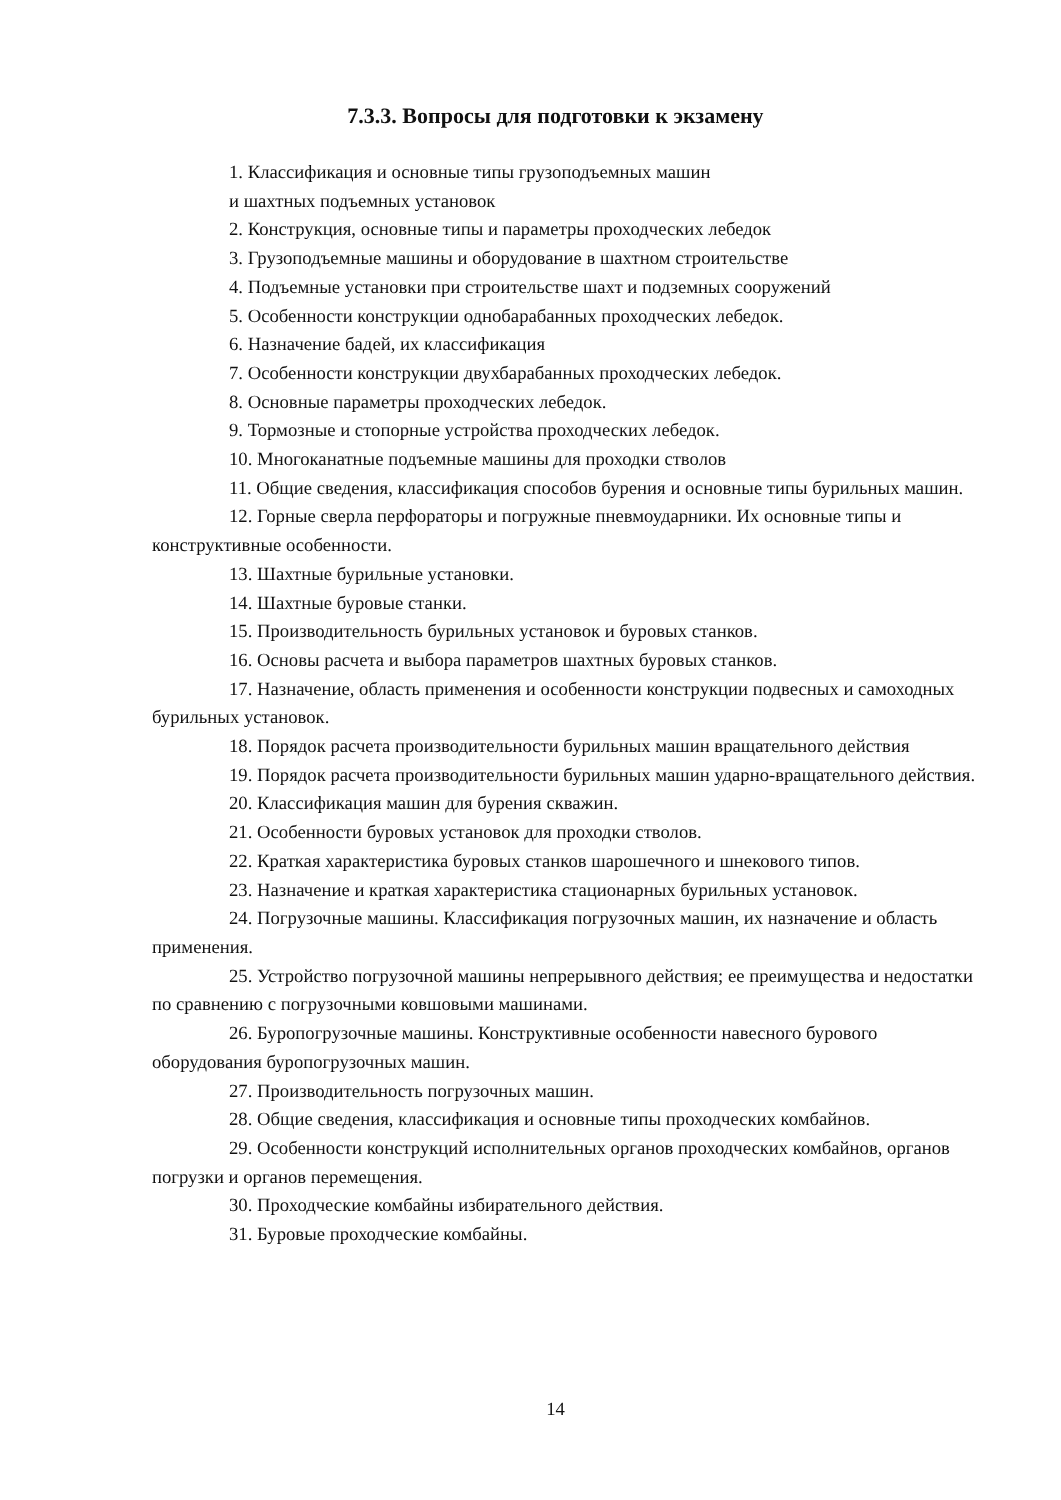7.3.3. Вопросы для подготовки к экзамену
1. Классификация и основные типы грузоподъемных машин
и шахтных подъемных установок
2. Конструкция, основные типы и параметры проходческих лебедок
3. Грузоподъемные машины и оборудование в шахтном строительстве
4. Подъемные установки при строительстве шахт и подземных сооружений
5. Особенности конструкции однобарабанных проходческих лебедок.
6. Назначение бадей, их классификация
7. Особенности конструкции двухбарабанных проходческих лебедок.
8. Основные параметры проходческих лебедок.
9. Тормозные и стопорные устройства проходческих лебедок.
10. Многоканатные подъемные машины для проходки стволов
11. Общие сведения, классификация способов бурения и основные типы бурильных машин.
12. Горные сверла перфораторы и погружные пневмоударники. Их основные типы и конструктивные особенности.
13. Шахтные бурильные установки.
14. Шахтные буровые станки.
15. Производительность бурильных установок и буровых станков.
16. Основы расчета и выбора параметров шахтных буровых станков.
17. Назначение, область применения и особенности конструкции подвесных и самоходных бурильных установок.
18. Порядок расчета производительности бурильных машин вращательного действия
19. Порядок расчета производительности бурильных машин ударно-вращательного действия.
20. Классификация машин для бурения скважин.
21. Особенности буровых установок для проходки стволов.
22. Краткая характеристика буровых станков шарошечного и шнекового типов.
23. Назначение и краткая характеристика стационарных бурильных установок.
24. Погрузочные машины. Классификация погрузочных машин, их назначение и область применения.
25. Устройство погрузочной машины непрерывного действия; ее преимущества и недостатки по сравнению с погрузочными ковшовыми машинами.
26. Буропогрузочные машины. Конструктивные особенности навесного бурового оборудования буропогрузочных машин.
27. Производительность погрузочных машин.
28. Общие сведения, классификация и основные типы проходческих комбайнов.
29. Особенности конструкций исполнительных органов проходческих комбайнов, органов погрузки и органов перемещения.
30. Проходческие комбайны избирательного действия.
31. Буровые проходческие комбайны.
14